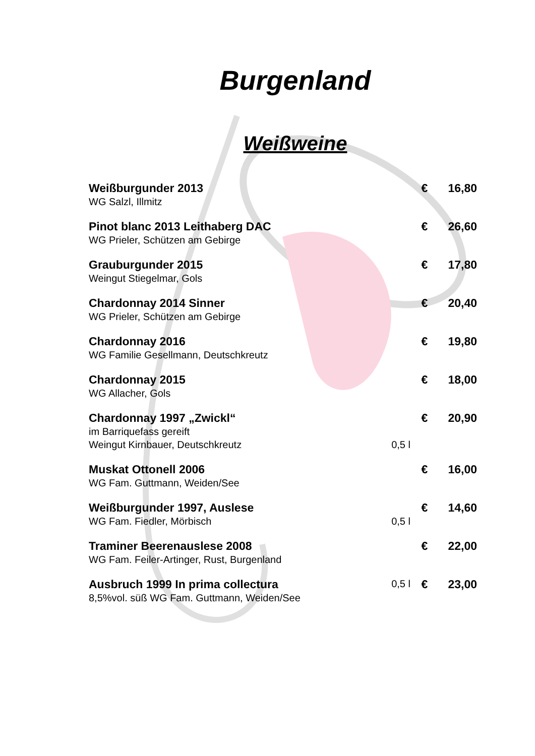Burgenland
Weißweine
| Weißburgunder 2013 | | € | 16,80 |
| WG Salzl, Illmitz | | | |
| Pinot blanc 2013 Leithaberg DAC | | € | 26,60 |
| WG Prieler, Schützen am Gebirge | | | |
| Grauburgunder 2015 | | € | 17,80 |
| Weingut Stiegelmar, Gols | | | |
| Chardonnay 2014 Sinner | | € | 20,40 |
| WG Prieler, Schützen am Gebirge | | | |
| Chardonnay 2016 | | € | 19,80 |
| WG Familie Gesellmann, Deutschkreutz | | | |
| Chardonnay 2015 | | € | 18,00 |
| WG Allacher, Gols | | | |
| Chardonnay 1997 „Zwickl“ | | € | 20,90 |
| im Barriquefass gereift | | | |
| Weingut Kirnbauer, Deutschkreutz | 0,5 l | | |
| Muskat Ottonell 2006 | | € | 16,00 |
| WG Fam. Guttmann, Weiden/See | | | |
| Weißburgunder 1997, Auslese | | € | 14,60 |
| WG Fam. Fiedler, Mörbisch | 0,5 l | | |
| Traminer Beerenauslese 2008 | | € | 22,00 |
| WG Fam. Feiler-Artinger, Rust, Burgenland | | | |
| Ausbruch 1999 In prima collectura | 0,5 l | € | 23,00 |
| 8,5%vol. süß WG Fam. Guttmann, Weiden/See | | | |